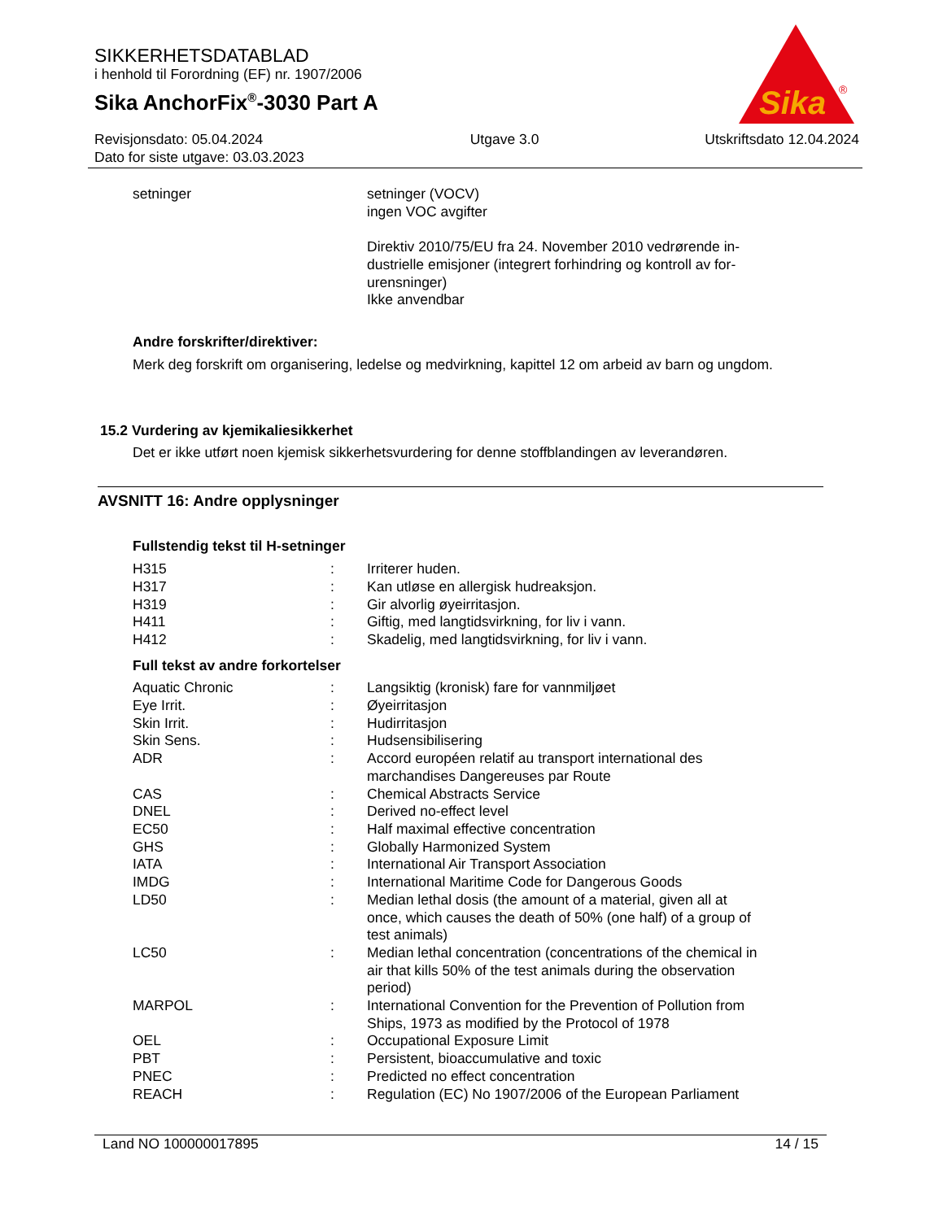SIKKERHETSDATABLAD
i henhold til Forordning (EF) nr. 1907/2006
Sika AnchorFix<sup>®</sup>-3030 Part A
Revisjonsdato: 05.04.2024
Dato for siste utgave: 03.03.2023
Utgave 3.0 Utskriftsdato 12.04.2024
Sika
®
| setninger | | setninger (VOCV) ingen VOC avgifter Direktiv 2010/75/EU fra 24. November 2010 vedrørende in- dustrielle emisjoner (integrert forhindring og kontroll av for- urensninger) Ikke anvendbar |
Andre forskrifter/direktiver:
Merk deg forskrift om organisering, ledelse og medvirkning, kapittel 12 om arbeid av barn og ungdom.
15.2 Vurdering av kjemikaliesikkerhet
Det er ikke utført noen kjemisk sikkerhetsvurdering for denne stoffblandingen av leverandøren.
AVSNITT 16: Andre opplysninger
Fullstendig tekst til H-setninger
| H315 | : | Irriterer huden. |
| H317 | : | Kan utløse en allergisk hudreaksjon. |
| H319 | : | Gir alvorlig øyeirritasjon. |
| H411 | : | Giftig, med langtidsvirkning, for liv i vann. |
| H412 | : | Skadelig, med langtidsvirkning, for liv i vann. |
Full tekst av andre forkortelser
| Aquatic Chronic | : | Langsiktig (kronisk) fare for vannmiljøet |
| Eye Irrit. | : | Øyeirritasjon |
| Skin Irrit. | : | Hudirritasjon |
| Skin Sens. | : | Hudsensibilisering |
| ADR | : | Accord européen relatif au transport international des marchandises Dangereuses par Route |
| CAS | : | Chemical Abstracts Service |
| DNEL | : | Derived no-effect level |
| EC50 | : | Half maximal effective concentration |
| GHS | : | Globally Harmonized System |
| IATA | : | International Air Transport Association |
| IMDG | : | International Maritime Code for Dangerous Goods |
| LD50 | : | Median lethal dosis (the amount of a material, given all at once, which causes the death of 50% (one half) of a group of test animals) |
| LC50 | : | Median lethal concentration (concentrations of the chemical in air that kills 50% of the test animals during the observation period) |
| MARPOL | : | International Convention for the Prevention of Pollution from Ships, 1973 as modified by the Protocol of 1978 |
| OEL | : | Occupational Exposure Limit |
| PBT | : | Persistent, bioaccumulative and toxic |
| PNEC | : | Predicted no effect concentration |
| REACH | : | Regulation (EC) No 1907/2006 of the European Parliament |
Land NO 100000017895 14 / 15